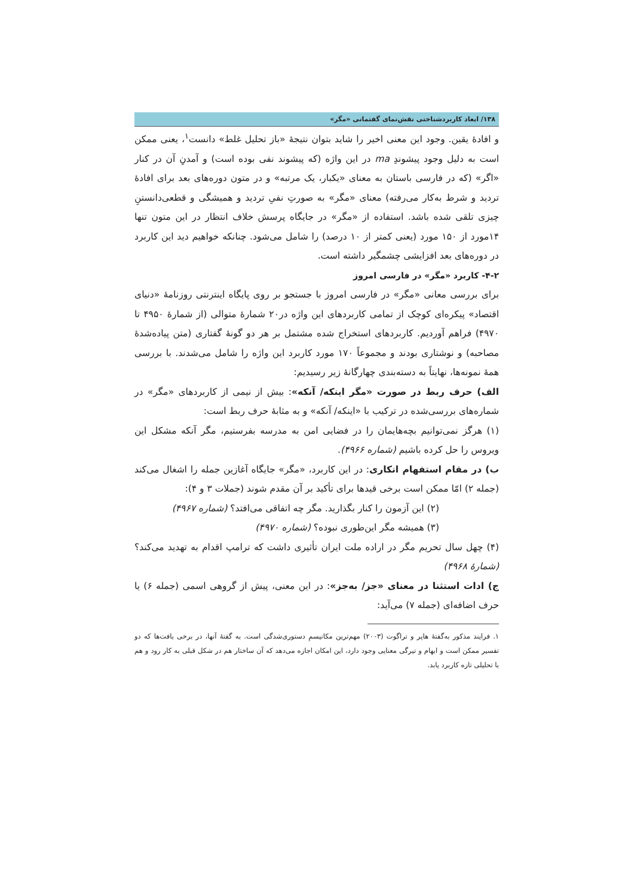۱۳۸/ ابعاد کاربردشناختی نقش‌نمای گفتمانی «مگر»
و افادهٔ یقین. وجود این معنی اخیر را شاید بتوان نتیجهٔ «باز تحلیل غلط» دانست<sup>۱</sup>، یعنی ممکن است به دلیل وجود پیشوندِ ma در این واژه (که پیشوند نفی بوده است) و آمدنِ آن در کنار «اگر» (که در فارسی باستان به معنای «یکبار، یک مرتبه» و در متون دوره‌های بعد برای افادهٔ تردید و شرط به‌کار می‌رفته) معنای «مگر» به صورتِ نفیِ تردید و همیشگی و قطعی‌دانستنِ چیزی تلقی شده باشد. استفاده از «مگر» در جایگاه پرسش خلاف انتظار در این متون تنها ۱۴مورد از ۱۵۰ مورد (یعنی کمتر از ۱۰ درصد) را شامل می‌شود. چنانکه خواهیم دید این کاربرد در دوره‌های بعد افزایشی چشمگیر داشته است.
۴-۲- کاربرد «مگر» در فارسی امروز
برای بررسی معانی «مگر» در فارسی امروز با جستجو بر روی پایگاه اینترنتی روزنامهٔ «دنیای اقتصاد» پیکره‌ای کوچک از تمامی کاربردهای این واژه در۲۰ شمارهٔ متوالی (از شمارهٔ ۴۹۵۰ تا ۴۹۷۰) فراهم آوردیم. کاربردهای استخراج شده مشتمل بر هر دو گونهٔ گفتاری (متن پیاده‌شدهٔ مصاحبه) و نوشتاری بودند و مجموعاً ۱۷۰ مورد کاربرد این واژه را شامل می‌شدند. با بررسی همهٔ نمونه‌ها، نهایتاً به دسته‌بندی چهارگانهٔ زیر رسیدیم:
الف) حرف ربط در صورت «مگر اینکه/ آنکه»: بیش از نیمی از کاربردهای «مگر» در شماره‌های بررسی‌شده در ترکیب با «اینکه/ آنکه» و به مثابهٔ حرف ربط است:
(۱) هرگز نمی‌توانیم بچه‌هایمان را در فضایی امن به مدرسه بفرستیم، مگر آنکه مشکل این ویروس را حل کرده باشیم (شماره ۴۹۶۶).
ب) در مقام استفهام انکاری: در این کاربرد، «مگر» جایگاه آغازین جمله را اشغال می‌کند (جمله ۲) امّا ممکن است برخی قیدها برای تأکید بر آن مقدم شوند (جملات ۳ و ۴):
(۲) این آزمون را کنار بگذارید. مگر چه اتفاقی می‌افتد؟ (شماره ۴۹۶۷)
(۳) همیشه مگر این‌طوری نبوده؟ (شماره ۴۹۷۰)
(۴) چهل سال تحریم مگر در اراده ملت ایران تأثیری داشت که ترامپ اقدام به تهدید می‌کند؟ (شمارهٔ ۴۹۶۸)
ج) ادات استثنا در معنای «جز/ به‌جز»: در این معنی، پیش از گروهی اسمی (جمله ۶) یا حرف اضافه‌ای (جمله ۷) می‌آید:
۱. فرایند مذکور به‌گفتهٔ هاپر و تراگوت (۲۰۰۳) مهم‌ترین مکانیسمِ دستوری‌شدگی است. به گفتهٔ آنها، در برخی بافت‌ها که دو تفسیر ممکن است و ابهام و تیرگی معنایی وجود دارد، این امکان اجازه می‌دهد که آن ساختار هم در شکل قبلی به کار رود و هم با تحلیلی تازه کاربرد یابد.